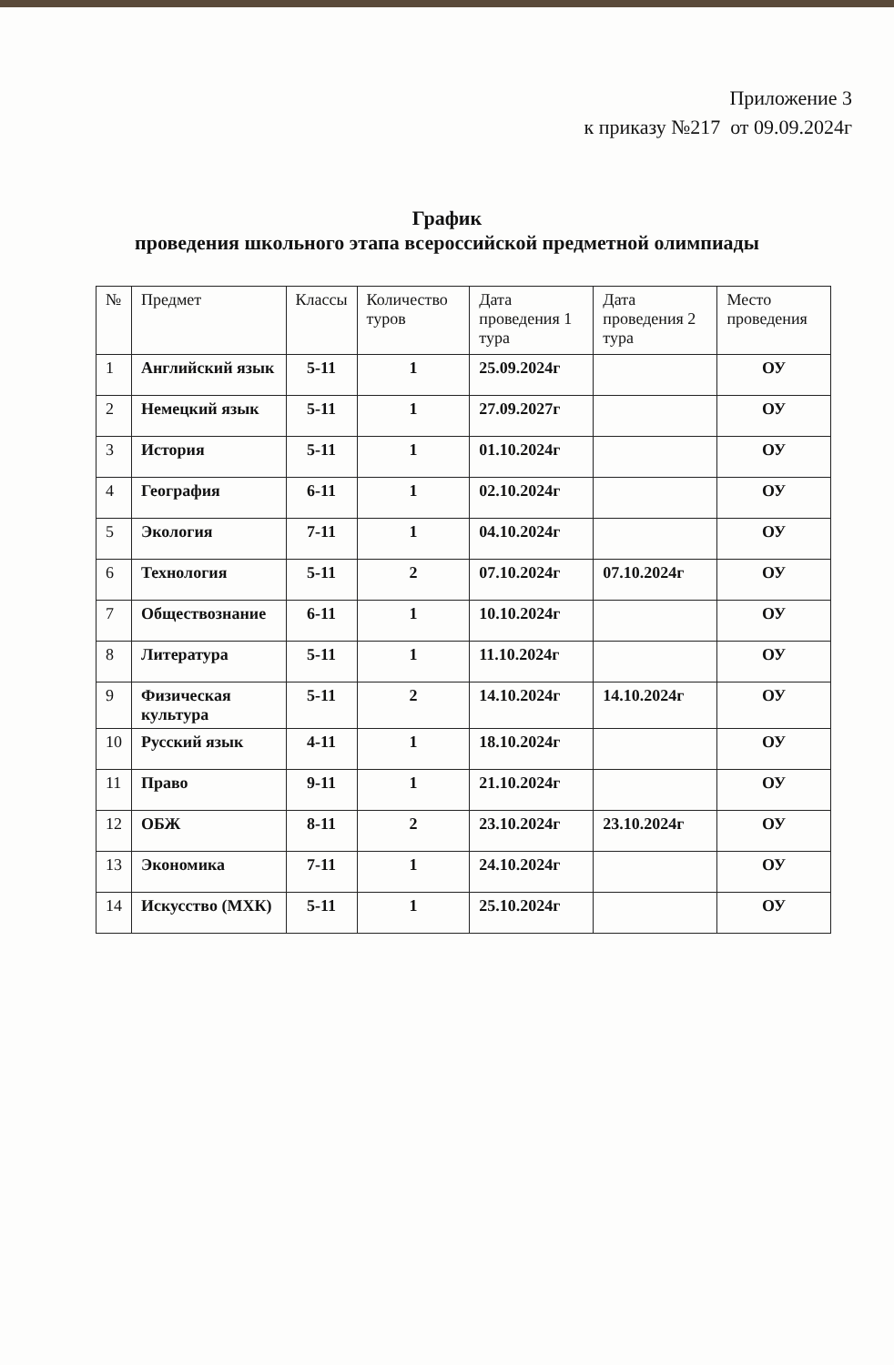Приложение 3
к приказу №217 от 09.09.2024г
График
проведения школьного этапа всероссийской предметной олимпиады
| № | Предмет | Классы | Количество туров | Дата проведения 1 тура | Дата проведения 2 тура | Место проведения |
| --- | --- | --- | --- | --- | --- | --- |
| 1 | Английский язык | 5-11 | 1 | 25.09.2024г | | ОУ |
| 2 | Немецкий язык | 5-11 | 1 | 27.09.2027г | | ОУ |
| 3 | История | 5-11 | 1 | 01.10.2024г | | ОУ |
| 4 | География | 6-11 | 1 | 02.10.2024г | | ОУ |
| 5 | Экология | 7-11 | 1 | 04.10.2024г | | ОУ |
| 6 | Технология | 5-11 | 2 | 07.10.2024г | 07.10.2024г | ОУ |
| 7 | Обществознание | 6-11 | 1 | 10.10.2024г | | ОУ |
| 8 | Литература | 5-11 | 1 | 11.10.2024г | | ОУ |
| 9 | Физическая культура | 5-11 | 2 | 14.10.2024г | 14.10.2024г | ОУ |
| 10 | Русский язык | 4-11 | 1 | 18.10.2024г | | ОУ |
| 11 | Право | 9-11 | 1 | 21.10.2024г | | ОУ |
| 12 | ОБЖ | 8-11 | 2 | 23.10.2024г | 23.10.2024г | ОУ |
| 13 | Экономика | 7-11 | 1 | 24.10.2024г | | ОУ |
| 14 | Искусство (МХК) | 5-11 | 1 | 25.10.2024г | | ОУ |